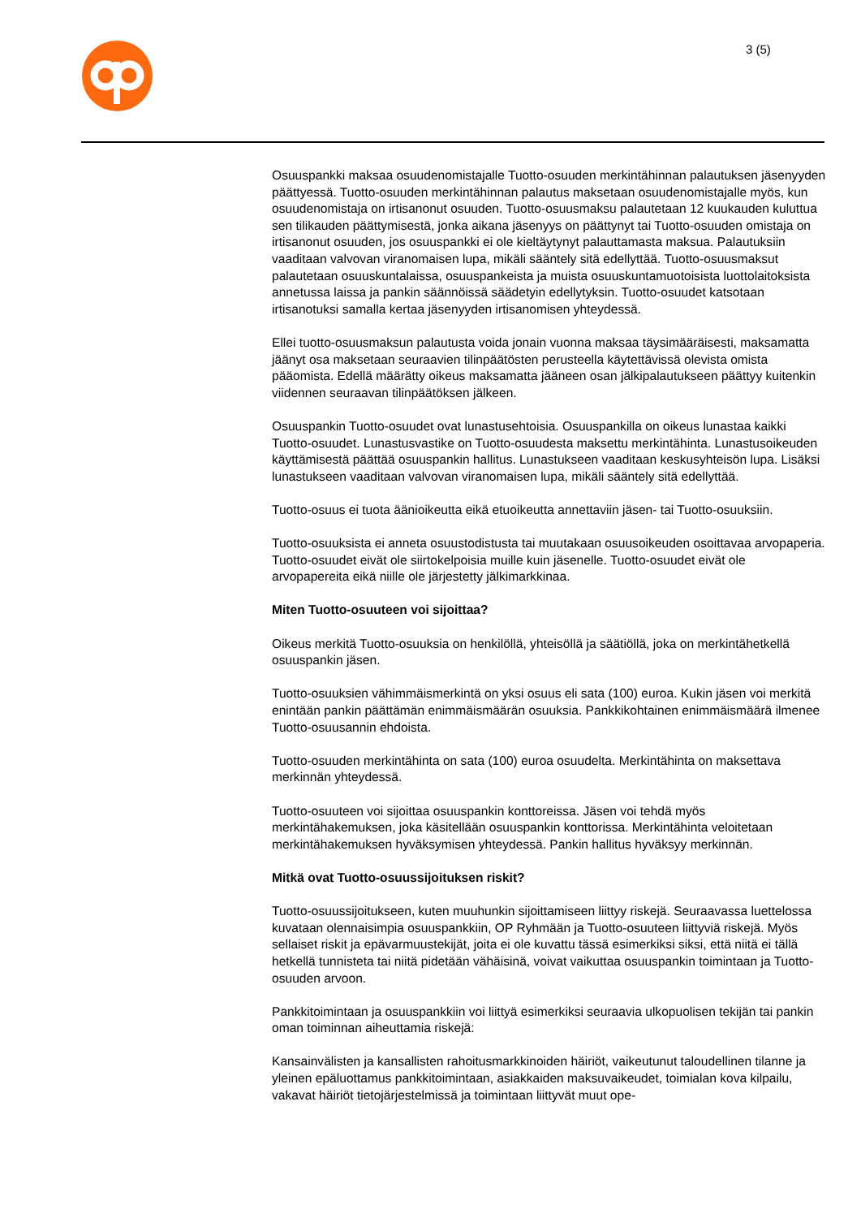3 (5)
Osuuspankki maksaa osuudenomistajalle Tuotto-osuuden merkintähinnan palautuksen jäsenyyden päättyessä. Tuotto-osuuden merkintähinnan palautus maksetaan osuudenomistajalle myös, kun osuudenomistaja on irtisanonut osuuden. Tuotto-osuusmaksu palautetaan 12 kuukauden kuluttua sen tilikauden päättymisestä, jonka aikana jäsenyys on päättynyt tai Tuotto-osuuden omistaja on irtisanonut osuuden, jos osuuspankki ei ole kieltäytynyt palauttamasta maksua. Palautuksiin vaaditaan valvovan viranomaisen lupa, mikäli sääntely sitä edellyttää. Tuotto-osuusmaksut palautetaan osuuskuntalaissa, osuuspankeista ja muista osuuskuntamuotoisista luottolaitoksista annetussa laissa ja pankin säännöissä säädetyin edellytyksin. Tuotto-osuudet katsotaan irtisanotuksi samalla kertaa jäsenyyden irtisanomisen yhteydessä.
Ellei tuotto-osuusmaksun palautusta voida jonain vuonna maksaa täysimääräisesti, maksamatta jäänyt osa maksetaan seuraavien tilinpäätösten perusteella käytettävissä olevista omista pääomista. Edellä määrätty oikeus maksamatta jääneen osan jälkipalautukseen päättyy kuitenkin viidennen seuraavan tilinpäätöksen jälkeen.
Osuuspankin Tuotto-osuudet ovat lunastusehtoisia. Osuuspankilla on oikeus lunastaa kaikki Tuotto-osuudet. Lunastusvastike on Tuotto-osuudesta maksettu merkintähinta. Lunastusoikeuden käyttämisestä päättää osuuspankin hallitus. Lunastukseen vaaditaan keskusyhteisön lupa. Lisäksi lunastukseen vaaditaan valvovan viranomaisen lupa, mikäli sääntely sitä edellyttää.
Tuotto-osuus ei tuota äänioikeutta eikä etuoikeutta annettaviin jäsen- tai Tuotto-osuuksiin.
Tuotto-osuuksista ei anneta osuustodistusta tai muutakaan osuusoikeuden osoittavaa arvopaperia. Tuotto-osuudet eivät ole siirtokelpoisia muille kuin jäsenelle. Tuotto-osuudet eivät ole arvopapereita eikä niille ole järjestetty jälkimarkkinaa.
Miten Tuotto-osuuteen voi sijoittaa?
Oikeus merkitä Tuotto-osuuksia on henkilöllä, yhteisöllä ja säätiöllä, joka on merkintähetkellä osuuspankin jäsen.
Tuotto-osuuksien vähimmäismerkintä on yksi osuus eli sata (100) euroa. Kukin jäsen voi merkitä enintään pankin päättämän enimmäismäärän osuuksia. Pankkikohtainen enimmäismäärä ilmenee Tuotto-osuusannin ehdoista.
Tuotto-osuuden merkintähinta on sata (100) euroa osuudelta. Merkintähinta on maksettava merkinnän yhteydessä.
Tuotto-osuuteen voi sijoittaa osuuspankin konttoreissa. Jäsen voi tehdä myös merkintähakemuksen, joka käsitellään osuuspankin konttorissa. Merkintähinta veloitetaan merkintähakemuksen hyväksymisen yhteydessä. Pankin hallitus hyväksyy merkinnän.
Mitkä ovat Tuotto-osuussijoituksen riskit?
Tuotto-osuussijoitukseen, kuten muuhunkin sijoittamiseen liittyy riskejä. Seuraavassa luettelossa kuvataan olennaisimpia osuuspankkiin, OP Ryhmään ja Tuotto-osuuteen liittyviä riskejä. Myös sellaiset riskit ja epävarmuustekijät, joita ei ole kuvattu tässä esimerkiksi siksi, että niitä ei tällä hetkellä tunnisteta tai niitä pidetään vähäisinä, voivat vaikuttaa osuuspankin toimintaan ja Tuotto-osuuden arvoon.
Pankkitoimintaan ja osuuspankkiin voi liittyä esimerkiksi seuraavia ulkopuolisen tekijän tai pankin oman toiminnan aiheuttamia riskejä:
Kansainvälisten ja kansallisten rahoitusmarkkinoiden häiriöt, vaikeutunut taloudellinen tilanne ja yleinen epäluottamus pankkitoimintaan, asiakkaiden maksuvaikeudet, toimialan kova kilpailu, vakavat häiriöt tietojärjestelmissä ja toimintaan liittyvät muut ope-